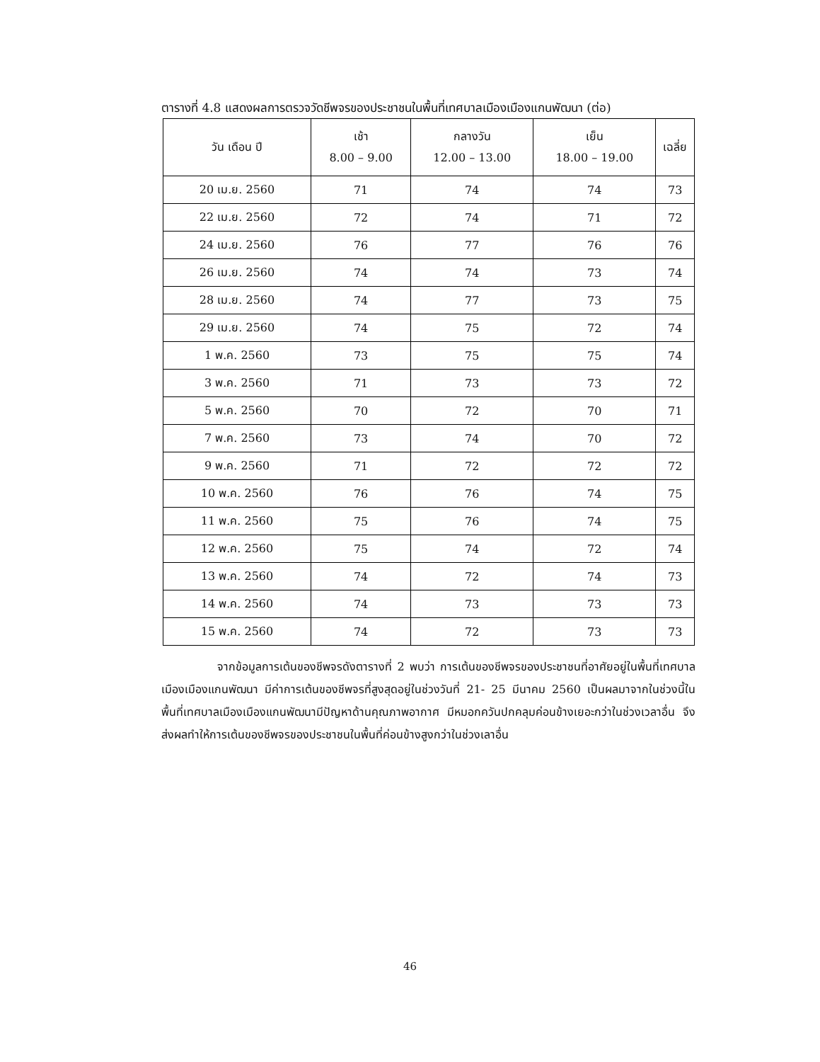ตารางที่ 4.8 แสดงผลการตรวจวัดชีพจรของประชาชนในพื้นที่เทศบาลเมืองเมืองแกนพัฒนา (ต่อ)
| วัน เดือน ปี | เช้า 8.00 – 9.00 | กลางวัน 12.00 – 13.00 | เย็น 18.00 – 19.00 | เฉลี่ย |
| --- | --- | --- | --- | --- |
| 20 เม.ย. 2560 | 71 | 74 | 74 | 73 |
| 22 เม.ย. 2560 | 72 | 74 | 71 | 72 |
| 24 เม.ย. 2560 | 76 | 77 | 76 | 76 |
| 26 เม.ย. 2560 | 74 | 74 | 73 | 74 |
| 28 เม.ย. 2560 | 74 | 77 | 73 | 75 |
| 29 เม.ย. 2560 | 74 | 75 | 72 | 74 |
| 1 พ.ค. 2560 | 73 | 75 | 75 | 74 |
| 3 พ.ค. 2560 | 71 | 73 | 73 | 72 |
| 5 พ.ค. 2560 | 70 | 72 | 70 | 71 |
| 7 พ.ค. 2560 | 73 | 74 | 70 | 72 |
| 9 พ.ค. 2560 | 71 | 72 | 72 | 72 |
| 10 พ.ค. 2560 | 76 | 76 | 74 | 75 |
| 11 พ.ค. 2560 | 75 | 76 | 74 | 75 |
| 12 พ.ค. 2560 | 75 | 74 | 72 | 74 |
| 13 พ.ค. 2560 | 74 | 72 | 74 | 73 |
| 14 พ.ค. 2560 | 74 | 73 | 73 | 73 |
| 15 พ.ค. 2560 | 74 | 72 | 73 | 73 |
จากข้อมูลการเต้นของชีพจรดังตารางที่ 2 พบว่า การเต้นของชีพจรของประชาชนที่อาศัยอยู่ในพื้นที่เทศบาลเมืองเมืองแกนพัฒนา มีค่าการเต้นของชีพจรที่สูงสุดอยู่ในช่วงวันที่ 21- 25 มีนาคม 2560 เป็นผลมาจากในช่วงนี้ในพื้นที่เทศบาลเมืองเมืองแกนพัฒนามีปัญหาด้านคุณภาพอากาศ มีหมอกควันปกคลุมค่อนข้างเยอะกว่าในช่วงเวลาอื่น จึงส่งผลทำให้การเต้นของชีพจรของประชาชนในพื้นที่ค่อนข้างสูงกว่าในช่วงเลาอื่น
46